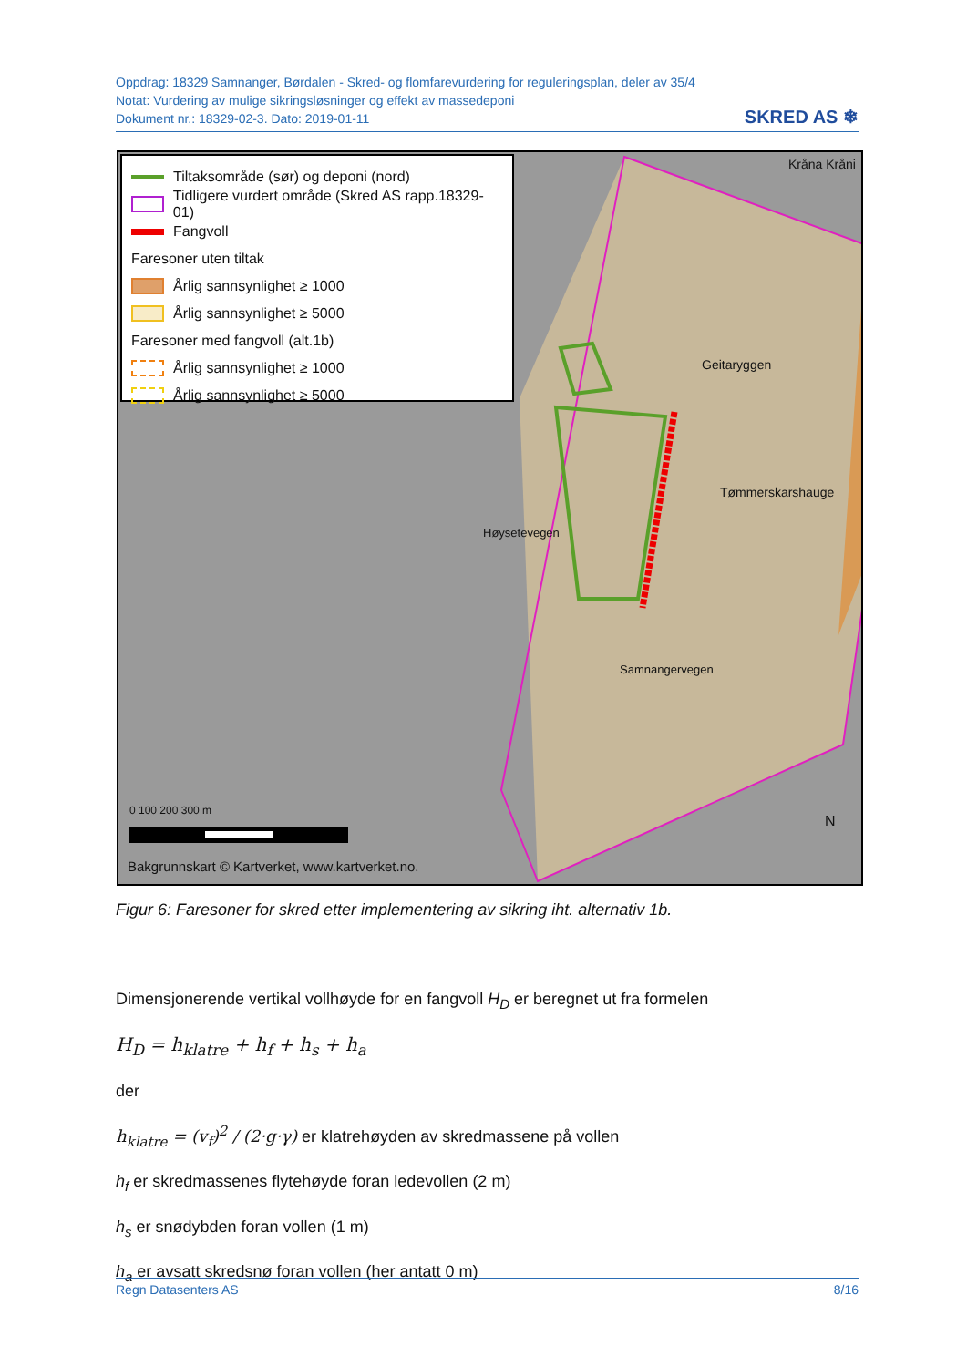Oppdrag: 18329 Samnanger, Børdalen - Skred- og flomfarevurdering for reguleringsplan, deler av 35/4
Notat: Vurdering av mulige sikringsløsninger og effekt av massedeponi
Dokument nr.: 18329-02-3. Dato: 2019-01-11
SKRED AS ❄
Tiltaksområde (sør) og deponi (nord)
Tidligere vurdert område (Skred AS rapp.18329-01)
Fangvoll
Faresoner uten tiltak
Årlig sannsynlighet ≥ 1000
Årlig sannsynlighet ≥ 5000
Faresoner med fangvoll (alt.1b)
Årlig sannsynlighet ≥ 1000
Årlig sannsynlighet ≥ 5000
Geitaryggen
Tømmerskarshauge
Kråna Kråni
Høysetevegen
Samnangervegen
0 100 200 300 m
N
Bakgrunnskart © Kartverket, www.kartverket.no.
Figur 6: Faresoner for skred etter implementering av sikring iht. alternativ 1b.
Dimensjonerende vertikal vollhøyde for en fangvoll H<sub>D</sub> er beregnet ut fra formelen
H<sub>D</sub> = h<sub>klatre</sub> + h<sub>f</sub> + h<sub>s</sub> + h<sub>a</sub>
der
h<sub>klatre</sub> = (v<sub>f</sub>)<sup>2</sup> / (2·g·γ) er klatrehøyden av skredmassene på vollen
h<sub>f</sub> er skredmassenes flytehøyde foran ledevollen (2 m)
h<sub>s</sub> er snødybden foran vollen (1 m)
h<sub>a</sub> er avsatt skredsnø foran vollen (her antatt 0 m)
Regn Datasenters AS 8/16